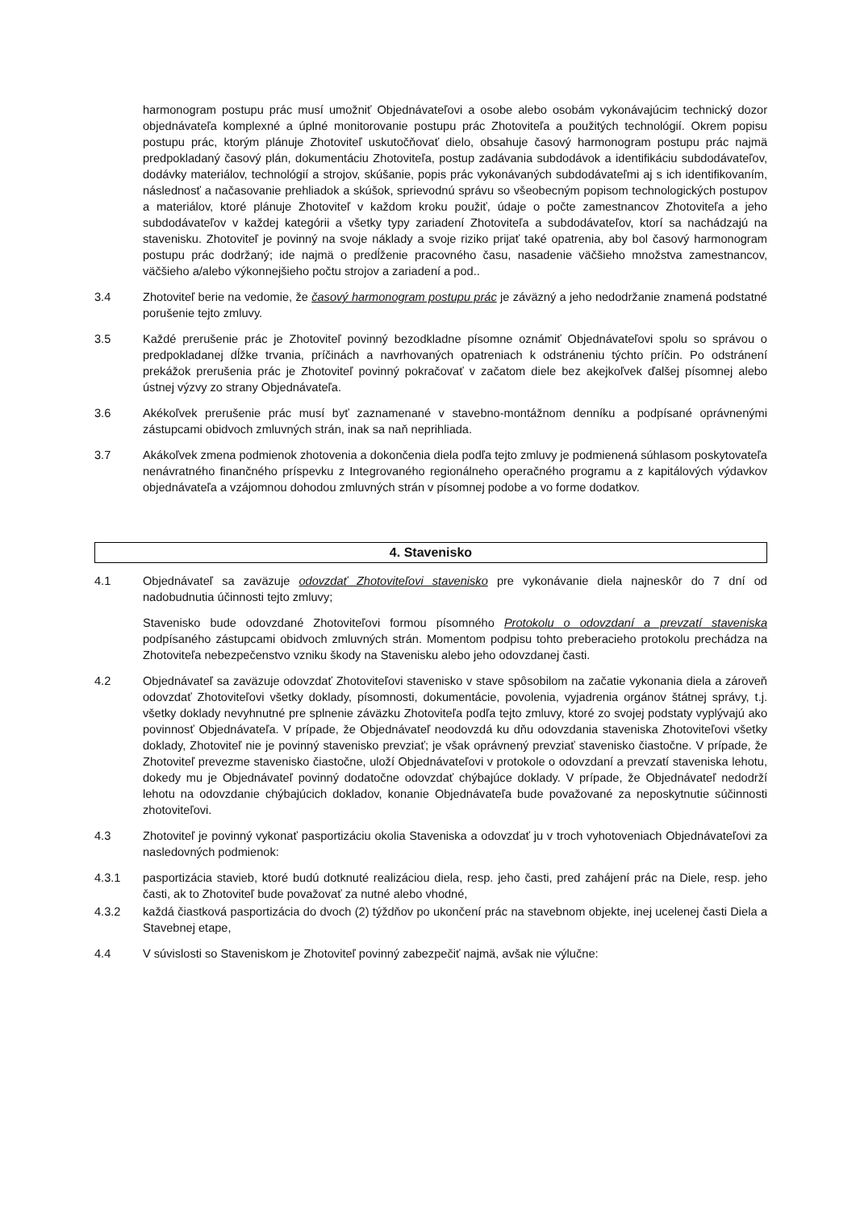harmonogram postupu prác musí umožniť Objednávateľovi a osobe alebo osobám vykonávajúcim technický dozor objednávateľa komplexné a úplné monitorovanie postupu prác Zhotoviteľa a použitých technológií. Okrem popisu postupu prác, ktorým plánuje Zhotoviteľ uskutočňovať dielo, obsahuje časový harmonogram postupu prác najmä predpokladaný časový plán, dokumentáciu Zhotoviteľa, postup zadávania subdodávok a identifikáciu subdodávateľov, dodávky materiálov, technológií a strojov, skúšanie, popis prác vykonávaných subdodávateľmi aj s ich identifikovaním, následnosť a načasovanie prehliadok a skúšok, sprievodnú správu so všeobecným popisom technologických postupov a materiálov, ktoré plánuje Zhotoviteľ v každom kroku použiť, údaje o počte zamestnancov Zhotoviteľa a jeho subdodávateľov v každej kategórii a všetky typy zariadení Zhotoviteľa a subdodávateľov, ktorí sa nachádzajú na stavenisku. Zhotoviteľ je povinný na svoje náklady a svoje riziko prijať také opatrenia, aby bol časový harmonogram postupu prác dodržaný; ide najmä o predĺženie pracovného času, nasadenie väčšieho množstva zamestnancov, väčšieho a/alebo výkonnejšieho počtu strojov a zariadení a pod..
3.4 Zhotoviteľ berie na vedomie, že časový harmonogram postupu prác je záväzný a jeho nedodržanie znamená podstatné porušenie tejto zmluvy.
3.5 Každé prerušenie prác je Zhotoviteľ povinný bezodkladne písomne oznámiť Objednávateľovi spolu so správou o predpokladanej dĺžke trvania, príčinách a navrhovaných opatreniach k odstráneniu týchto príčin. Po odstránení prekážok prerušenia prác je Zhotoviteľ povinný pokračovať v začatom diele bez akejkoľvek ďalšej písomnej alebo ústnej výzvy zo strany Objednávateľa.
3.6 Akékoľvek prerušenie prác musí byť zaznamenané v stavebno-montážnom denníku a podpísané oprávnenými zástupcami obidvoch zmluvných strán, inak sa naň neprihliada.
3.7 Akákoľvek zmena podmienok zhotovenia a dokončenia diela podľa tejto zmluvy je podmienená súhlasom poskytovateľa nenávratného finančného príspevku z Integrovaného regionálneho operačného programu a z kapitálových výdavkov objednávateľa a vzájomnou dohodou zmluvných strán v písomnej podobe a vo forme dodatkov.
4. Stavenisko
4.1 Objednávateľ sa zaväzuje odovzdať Zhotoviteľovi stavenisko pre vykonávanie diela najneskôr do 7 dní od nadobudnutia účinnosti tejto zmluvy;
Stavenisko bude odovzdané Zhotoviteľovi formou písomného Protokolu o odovzdaní a prevzatí staveniska podpísaného zástupcami obidvoch zmluvných strán. Momentom podpisu tohto preberacieho protokolu prechádza na Zhotoviteľa nebezpečenstvo vzniku škody na Stavenisku alebo jeho odovzdanej časti.
4.2 Objednávateľ sa zaväzuje odovzdať Zhotoviteľovi stavenisko v stave spôsobilom na začatie vykonania diela a zároveň odovzdať Zhotoviteľovi všetky doklady, písomnosti, dokumentácie, povolenia, vyjadrenia orgánov štátnej správy, t.j. všetky doklady nevyhnutné pre splnenie záväzku Zhotoviteľa podľa tejto zmluvy, ktoré zo svojej podstaty vyplývajú ako povinnosť Objednávateľa. V prípade, že Objednávateľ neodovzdá ku dňu odovzdania staveniska Zhotoviteľovi všetky doklady, Zhotoviteľ nie je povinný stavenisko prevziať; je však oprávnený prevziať stavenisko čiastočne. V prípade, že Zhotoviteľ prevezme stavenisko čiastočne, uloží Objednávateľovi v protokole o odovzdaní a prevzatí staveniska lehotu, dokedy mu je Objednávateľ povinný dodatočne odovzdať chýbajúce doklady. V prípade, že Objednávateľ nedodrží lehotu na odovzdanie chýbajúcich dokladov, konanie Objednávateľa bude považované za neposkytnutie súčinnosti zhotoviteľovi.
4.3 Zhotoviteľ je povinný vykonať pasportizáciu okolia Staveniska a odovzdať ju v troch vyhotoveniach Objednávateľovi za nasledovných podmienok:
4.3.1 pasportizácia stavieb, ktoré budú dotknuté realizáciou diela, resp. jeho časti, pred zahájení prác na Diele, resp. jeho časti, ak to Zhotoviteľ bude považovať za nutné alebo vhodné,
4.3.2 každá čiastková pasportizácia do dvoch (2) týždňov po ukončení prác na stavebnom objekte, inej ucelenej časti Diela a Stavebnej etape,
4.4 V súvislosti so Staveniskom je Zhotoviteľ povinný zabezpečiť najmä, avšak nie výlučne: